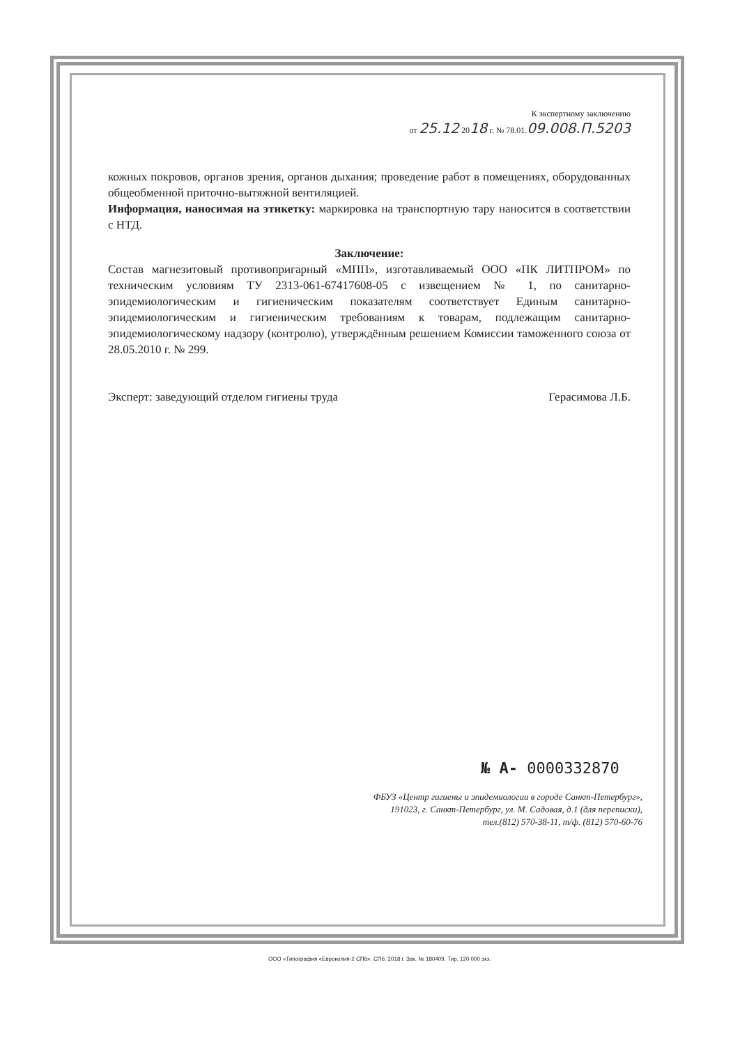К экспертному заключению
от 25.12 2018 г. № 78.01.09.008.П.5203
кожных покровов, органов зрения, органов дыхания; проведение работ в помещениях, оборудованных общеобменной приточно-вытяжной вентиляцией.
Информация, наносимая на этикетку: маркировка на транспортную тару наносится в соответствии с НТД.
Заключение:
Состав магнезитовый противопригарный «МПП», изготавливаемый ООО «ПК ЛИТПРОМ» по техническим условиям ТУ 2313-061-67417608-05 с извещением № 1, по санитарно-эпидемиологическим и гигиеническим показателям соответствует Единым санитарно-эпидемиологическим и гигиеническим требованиям к товарам, подлежащим санитарно-эпидемиологическому надзору (контролю), утверждённым решением Комиссии таможенного союза от 28.05.2010 г. № 299.
Эксперт: заведующий отделом гигиены труда Герасимова Л.Б.
№ А- 0000332870
ФБУЗ «Центр гигиены и эпидемиологии в городе Санкт-Петербург»,
191023, г. Санкт-Петербург, ул. М. Садовая, д.1 (для переписки),
тел.(812) 570-38-11, т/ф. (812) 570-60-76
ООО «Типография «Еврокопия-2 СПб». СПб. 2018 г. Зак. № 180409. Тир. 120 000 экз.